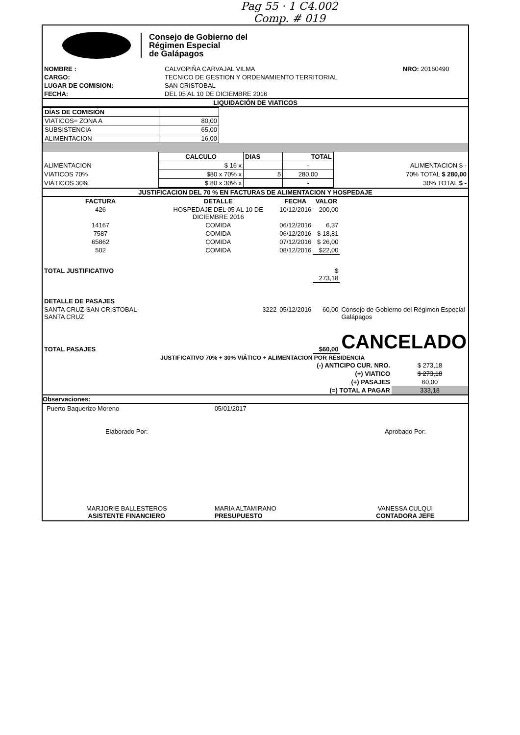Pag 55 · 1 C4.002
Comp. # 019
Consejo de Gobierno del
Régimen Especial
de Galápagos
| NOMBRE : | CALVOPIÑA CARVAJAL VILMA | NRO: 20160490 |
| CARGO: | TECNICO DE GESTION Y ORDENAMIENTO TERRITORIAL | |
| LUGAR DE COMISION: | SAN CRISTOBAL | |
| FECHA: | DEL 05 AL 10 DE DICIEMBRE 2016 | |
LIQUIDACIÓN DE VIATICOS
| DÍAS DE COMISIÓN | |
| VIATICOS= ZONA A | 80,00 |
| SUBSISTENCIA | 65,00 |
| ALIMENTACION | 16,00 |
| | CALCULO | DIAS | TOTAL | |
| --- | --- | --- | --- | --- |
| ALIMENTACION | $ 16 x | | - | ALIMENTACION $ - |
| VIATICOS 70% | $80 x 70% x | 5 | 280,00 | 70% TOTAL $ 280,00 |
| VIÁTICOS 30% | $ 80 x 30% x | | - | 30% TOTAL $ - |
JUSTIFICACION DEL 70 % EN FACTURAS DE ALIMENTACION Y HOSPEDAJE
| FACTURA | DETALLE | FECHA | VALOR | |
| --- | --- | --- | --- | --- |
| 426 | HOSPEDAJE DEL 05 AL 10 DE DICIEMBRE 2016 | 10/12/2016 | 200,00 | |
| 14167 | COMIDA | 06/12/2016 | 6,37 | |
| 7587 | COMIDA | 06/12/2016 | $ 18,81 | |
| 65862 | COMIDA | 07/12/2016 | $ 26,00 | |
| 502 | COMIDA | 08/12/2016 | $22,00 | |
| TOTAL JUSTIFICATIVO | | | $ 273,18 | |
| DETALLE DE PASAJES | | | | |
| SANTA CRUZ-SAN CRISTOBAL-SANTA CRUZ | 3222 | 05/12/2016 | 60,00 | Consejo de Gobierno del Régimen Especial Galápagos |
| TOTAL PASAJES | | | $60,00 | CANCELADO |
JUSTIFICATIVO 70% + 30% VIÁTICO + ALIMENTACION POR RESIDENCIA
| (-) ANTICIPO CUR. NRO. | $ 273,18 |
| (+) VIATICO | $ 273,18 |
| (+) PASAJES | 60,00 |
| (=) TOTAL A PAGAR | 333,18 |
Observaciones:
| Puerto Baquerizo Moreno | 05/01/2017 | |
| Elaborado Por: | | Aprobado Por: |
| MARJORIE BALLESTEROS ASISTENTE FINANCIERO | MARIA ALTAMIRANO PRESUPUESTO | VANESSA CULQUI CONTADORA JEFE |